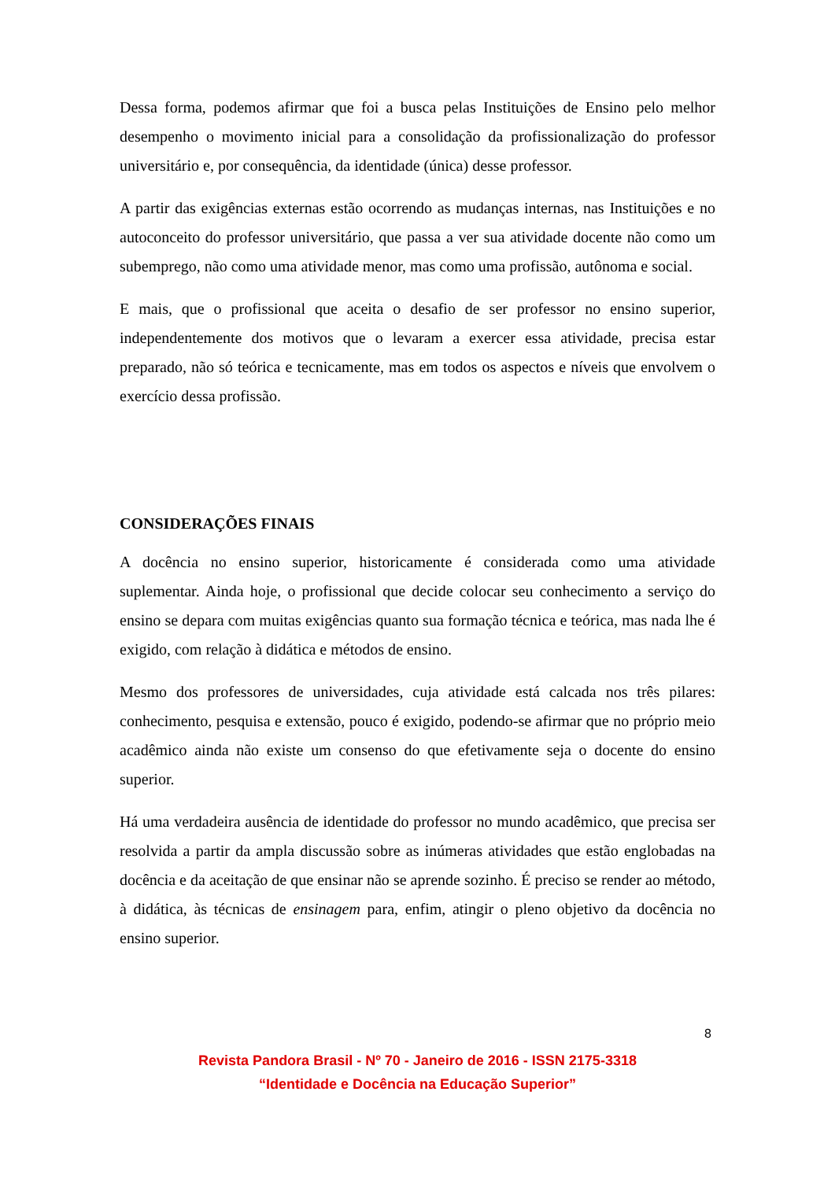Dessa forma, podemos afirmar que foi a busca pelas Instituições de Ensino pelo melhor desempenho o movimento inicial para a consolidação da profissionalização do professor universitário e, por consequência, da identidade (única) desse professor.
A partir das exigências externas estão ocorrendo as mudanças internas, nas Instituições e no autoconceito do professor universitário, que passa a ver sua atividade docente não como um subemprego, não como uma atividade menor, mas como uma profissão, autônoma e social.
E mais, que o profissional que aceita o desafio de ser professor no ensino superior, independentemente dos motivos que o levaram a exercer essa atividade, precisa estar preparado, não só teórica e tecnicamente, mas em todos os aspectos e níveis que envolvem o exercício dessa profissão.
CONSIDERAÇÕES FINAIS
A docência no ensino superior, historicamente é considerada como uma atividade suplementar. Ainda hoje, o profissional que decide colocar seu conhecimento a serviço do ensino se depara com muitas exigências quanto sua formação técnica e teórica, mas nada lhe é exigido, com relação à didática e métodos de ensino.
Mesmo dos professores de universidades, cuja atividade está calcada nos três pilares: conhecimento, pesquisa e extensão, pouco é exigido, podendo-se afirmar que no próprio meio acadêmico ainda não existe um consenso do que efetivamente seja o docente do ensino superior.
Há uma verdadeira ausência de identidade do professor no mundo acadêmico, que precisa ser resolvida a partir da ampla discussão sobre as inúmeras atividades que estão englobadas na docência e da aceitação de que ensinar não se aprende sozinho. É preciso se render ao método, à didática, às técnicas de ensinagem para, enfim, atingir o pleno objetivo da docência no ensino superior.
8
Revista Pandora Brasil - Nº 70 - Janeiro de 2016 - ISSN 2175-3318
“Identidade e Docência na Educação Superior”